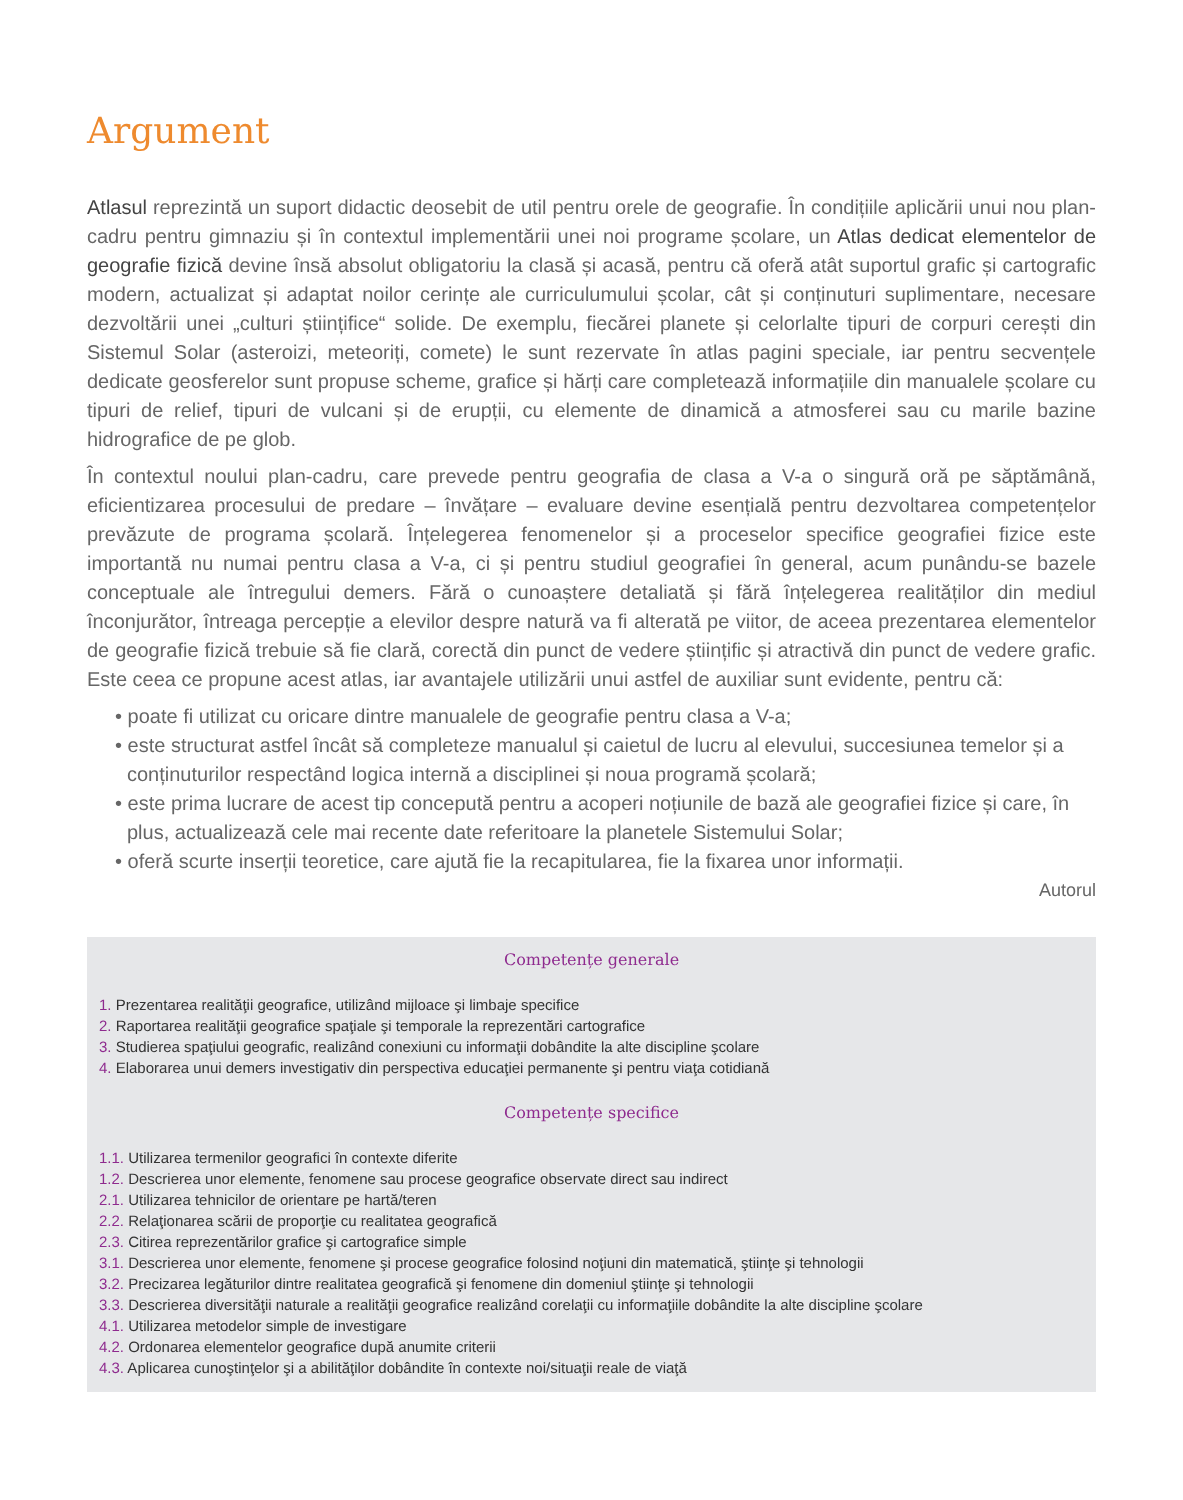Argument
Atlasul reprezintă un suport didactic deosebit de util pentru orele de geografie. În condițiile aplicării unui nou plan-cadru pentru gimnaziu și în contextul implementării unei noi programe școlare, un Atlas dedicat elementelor de geografie fizică devine însă absolut obligatoriu la clasă și acasă, pentru că oferă atât suportul grafic și cartografic modern, actualizat și adaptat noilor cerințe ale curriculumului școlar, cât și conținuturi suplimentare, necesare dezvoltării unei „culturi științifice“ solide. De exemplu, fiecărei planete și celorlalte tipuri de corpuri cerești din Sistemul Solar (asteroizi, meteoriți, comete) le sunt rezervate în atlas pagini speciale, iar pentru secvențele dedicate geosferelor sunt propuse scheme, grafice și hărți care completează informațiile din manualele școlare cu tipuri de relief, tipuri de vulcani și de erupții, cu elemente de dinamică a atmosferei sau cu marile bazine hidrografice de pe glob.
În contextul noului plan-cadru, care prevede pentru geografia de clasa a V-a o singură oră pe săptămână, eficientizarea procesului de predare – învățare – evaluare devine esențială pentru dezvoltarea competențelor prevăzute de programa școlară. Înțelegerea fenomenelor și a proceselor specifice geografiei fizice este importantă nu numai pentru clasa a V-a, ci și pentru studiul geografiei în general, acum punându-se bazele conceptuale ale întregului demers. Fără o cunoaștere detaliată și fără înțelegerea realităților din mediul înconjurător, întreaga percepție a elevilor despre natură va fi alterată pe viitor, de aceea prezentarea elementelor de geografie fizică trebuie să fie clară, corectă din punct de vedere științific și atractivă din punct de vedere grafic. Este ceea ce propune acest atlas, iar avantajele utilizării unui astfel de auxiliar sunt evidente, pentru că:
• poate fi utilizat cu oricare dintre manualele de geografie pentru clasa a V-a;
• este structurat astfel încât să completeze manualul și caietul de lucru al elevului, succesiunea temelor și a conținuturilor respectând logica internă a disciplinei și noua programă școlară;
• este prima lucrare de acest tip concepută pentru a acoperi noțiunile de bază ale geografiei fizice și care, în plus, actualizează cele mai recente date referitoare la planetele Sistemului Solar;
• oferă scurte inserții teoretice, care ajută fie la recapitularea, fie la fixarea unor informații.
Autorul
Competențe generale
1. Prezentarea realităţii geografice, utilizând mijloace şi limbaje specifice
2. Raportarea realităţii geografice spaţiale şi temporale la reprezentări cartografice
3. Studierea spaţiului geografic, realizând conexiuni cu informaţii dobândite la alte discipline şcolare
4. Elaborarea unui demers investigativ din perspectiva educaţiei permanente şi pentru viaţa cotidiană
Competențe specifice
1.1. Utilizarea termenilor geografici în contexte diferite
1.2. Descrierea unor elemente, fenomene sau procese geografice observate direct sau indirect
2.1. Utilizarea tehnicilor de orientare pe hartă/teren
2.2. Relaţionarea scării de proporţie cu realitatea geografică
2.3. Citirea reprezentărilor grafice şi cartografice simple
3.1. Descrierea unor elemente, fenomene şi procese geografice folosind noţiuni din matematică, ştiinţe şi tehnologii
3.2. Precizarea legăturilor dintre realitatea geografică şi fenomene din domeniul ştiinţe şi tehnologii
3.3. Descrierea diversităţii naturale a realităţii geografice realizând corelaţii cu informaţiile dobândite la alte discipline şcolare
4.1. Utilizarea metodelor simple de investigare
4.2. Ordonarea elementelor geografice după anumite criterii
4.3. Aplicarea cunoştinţelor şi a abilităţilor dobândite în contexte noi/situaţii reale de viaţă